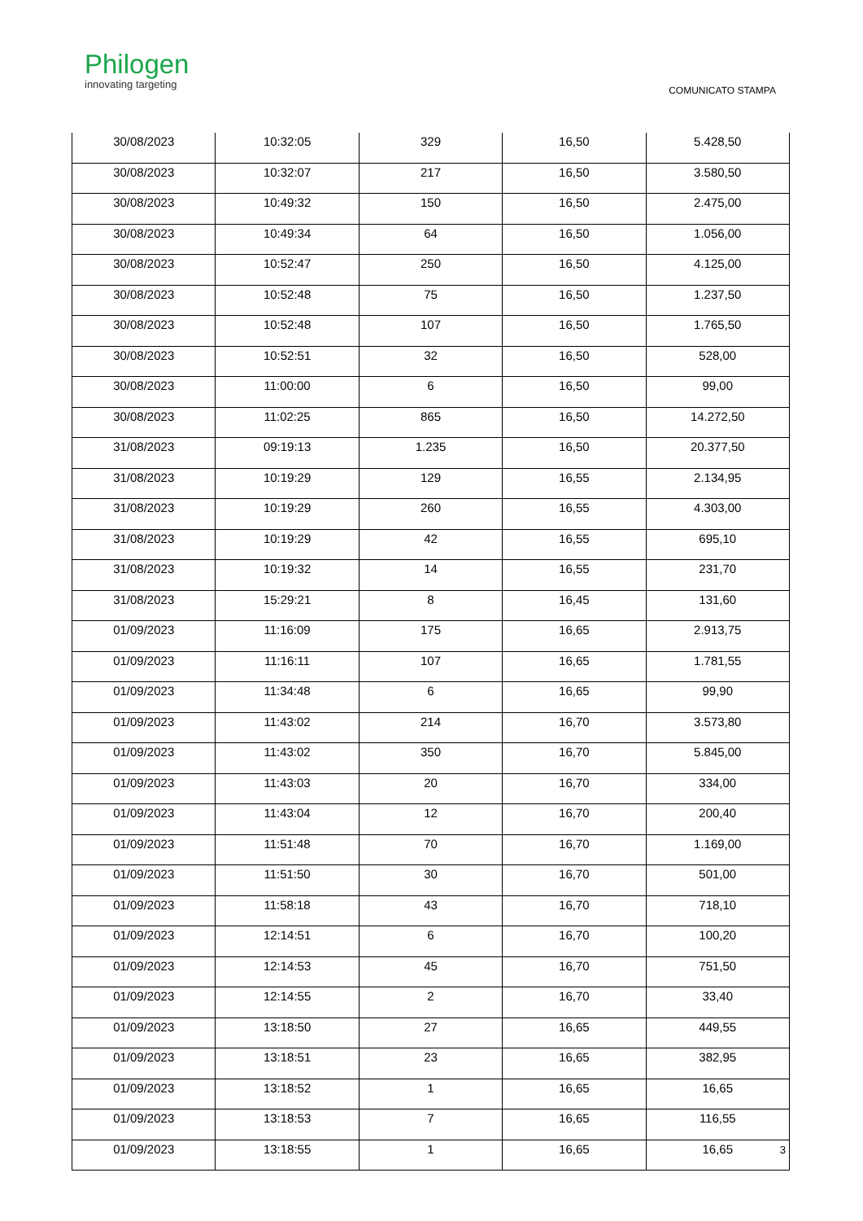Philogen
innovating targeting
COMUNICATO STAMPA
| 30/08/2023 | 10:32:05 | 329 | 16,50 | 5.428,50 |
| 30/08/2023 | 10:32:07 | 217 | 16,50 | 3.580,50 |
| 30/08/2023 | 10:49:32 | 150 | 16,50 | 2.475,00 |
| 30/08/2023 | 10:49:34 | 64 | 16,50 | 1.056,00 |
| 30/08/2023 | 10:52:47 | 250 | 16,50 | 4.125,00 |
| 30/08/2023 | 10:52:48 | 75 | 16,50 | 1.237,50 |
| 30/08/2023 | 10:52:48 | 107 | 16,50 | 1.765,50 |
| 30/08/2023 | 10:52:51 | 32 | 16,50 | 528,00 |
| 30/08/2023 | 11:00:00 | 6 | 16,50 | 99,00 |
| 30/08/2023 | 11:02:25 | 865 | 16,50 | 14.272,50 |
| 31/08/2023 | 09:19:13 | 1.235 | 16,50 | 20.377,50 |
| 31/08/2023 | 10:19:29 | 129 | 16,55 | 2.134,95 |
| 31/08/2023 | 10:19:29 | 260 | 16,55 | 4.303,00 |
| 31/08/2023 | 10:19:29 | 42 | 16,55 | 695,10 |
| 31/08/2023 | 10:19:32 | 14 | 16,55 | 231,70 |
| 31/08/2023 | 15:29:21 | 8 | 16,45 | 131,60 |
| 01/09/2023 | 11:16:09 | 175 | 16,65 | 2.913,75 |
| 01/09/2023 | 11:16:11 | 107 | 16,65 | 1.781,55 |
| 01/09/2023 | 11:34:48 | 6 | 16,65 | 99,90 |
| 01/09/2023 | 11:43:02 | 214 | 16,70 | 3.573,80 |
| 01/09/2023 | 11:43:02 | 350 | 16,70 | 5.845,00 |
| 01/09/2023 | 11:43:03 | 20 | 16,70 | 334,00 |
| 01/09/2023 | 11:43:04 | 12 | 16,70 | 200,40 |
| 01/09/2023 | 11:51:48 | 70 | 16,70 | 1.169,00 |
| 01/09/2023 | 11:51:50 | 30 | 16,70 | 501,00 |
| 01/09/2023 | 11:58:18 | 43 | 16,70 | 718,10 |
| 01/09/2023 | 12:14:51 | 6 | 16,70 | 100,20 |
| 01/09/2023 | 12:14:53 | 45 | 16,70 | 751,50 |
| 01/09/2023 | 12:14:55 | 2 | 16,70 | 33,40 |
| 01/09/2023 | 13:18:50 | 27 | 16,65 | 449,55 |
| 01/09/2023 | 13:18:51 | 23 | 16,65 | 382,95 |
| 01/09/2023 | 13:18:52 | 1 | 16,65 | 16,65 |
| 01/09/2023 | 13:18:53 | 7 | 16,65 | 116,55 |
| 01/09/2023 | 13:18:55 | 1 | 16,65 | 16,65 |
3